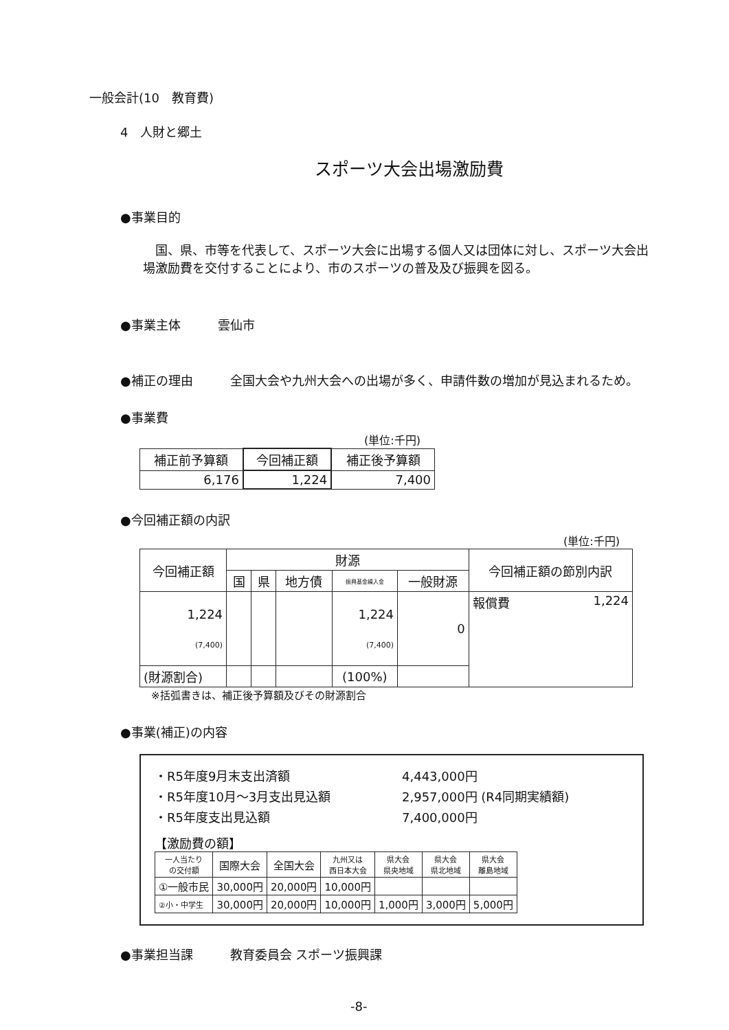一般会計(10　教育費)
4　人財と郷土
スポーツ大会出場激励費
●事業目的
　国、県、市等を代表して、スポーツ大会に出場する個人又は団体に対し、スポーツ大会出場激励費を交付することにより、市のスポーツの普及及び振興を図る。
●事業主体　　　雲仙市
●補正の理由 全国大会や九州大会への出場が多く、申請件数の増加が見込まれるため。
●事業費
(単位:千円)
| 補正前予算額 | 今回補正額 | 補正後予算額 |
| 6,176 | 1,224 | 7,400 |
●今回補正額の内訳
(単位:千円)
| 今回補正額 | 財源 | | | | | 今回補正額の節別内訳 |
| | 国 | 県 | 地方債 | 振興基金繰入金 | 一般財源 | |
| 1,224 (7,400) | | | | 1,224 (7,400) | 0 | 報償費 1,224 |
| (財源割合) | | | | (100%) | | |
※括弧書きは、補正後予算額及びその財源割合
●事業(補正)の内容
・R5年度9月末支出済額 4,443,000円
・R5年度10月～3月支出見込額 2,957,000円 (R4同期実績額)
・R5年度支出見込額 7,400,000円
【激励費の額】
| 一人当たり の交付額 | 国際大会 | 全国大会 | 九州又は 西日本大会 | 県大会 県央地域 | 県大会 県北地域 | 県大会 離島地域 |
| ①一般市民 | 30,000円 | 20,000円 | 10,000円 | | | |
| ②小・中学生 | 30,000円 | 20,000円 | 10,000円 | 1,000円 | 3,000円 | 5,000円 |
●事業担当課　　　教育委員会 スポーツ振興課
-8-